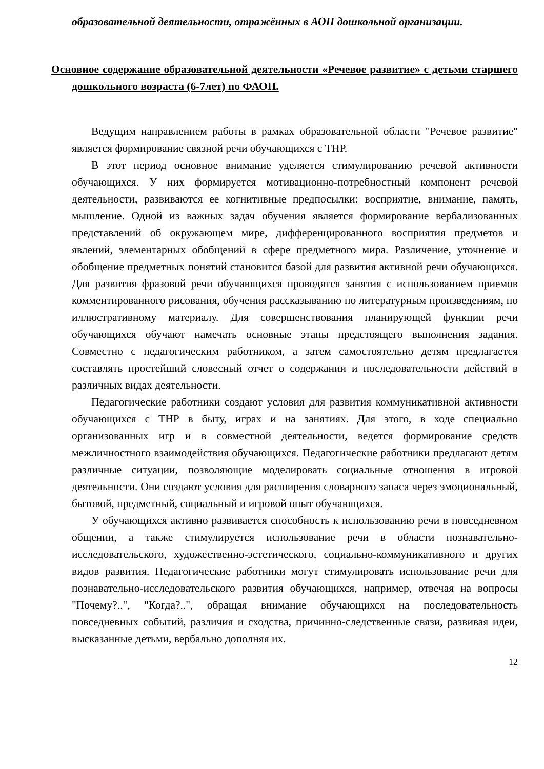образовательной деятельности, отражённых в АОП дошкольной организации.
Основное содержание образовательной деятельности «Речевое развитие» с детьми старшего дошкольного возраста (6-7лет) по ФАОП.
Ведущим направлением работы в рамках образовательной области "Речевое развитие" является формирование связной речи обучающихся с ТНР.
В этот период основное внимание уделяется стимулированию речевой активности обучающихся. У них формируется мотивационно-потребностный компонент речевой деятельности, развиваются ее когнитивные предпосылки: восприятие, внимание, память, мышление. Одной из важных задач обучения является формирование вербализованных представлений об окружающем мире, дифференцированного восприятия предметов и явлений, элементарных обобщений в сфере предметного мира. Различение, уточнение и обобщение предметных понятий становится базой для развития активной речи обучающихся. Для развития фразовой речи обучающихся проводятся занятия с использованием приемов комментированного рисования, обучения рассказыванию по литературным произведениям, по иллюстративному материалу. Для совершенствования планирующей функции речи обучающихся обучают намечать основные этапы предстоящего выполнения задания. Совместно с педагогическим работником, а затем самостоятельно детям предлагается составлять простейший словесный отчет о содержании и последовательности действий в различных видах деятельности.
Педагогические работники создают условия для развития коммуникативной активности обучающихся с ТНР в быту, играх и на занятиях. Для этого, в ходе специально организованных игр и в совместной деятельности, ведется формирование средств межличностного взаимодействия обучающихся. Педагогические работники предлагают детям различные ситуации, позволяющие моделировать социальные отношения в игровой деятельности. Они создают условия для расширения словарного запаса через эмоциональный, бытовой, предметный, социальный и игровой опыт обучающихся.
У обучающихся активно развивается способность к использованию речи в повседневном общении, а также стимулируется использование речи в области познавательно-исследовательского, художественно-эстетического, социально-коммуникативного и других видов развития. Педагогические работники могут стимулировать использование речи для познавательно-исследовательского развития обучающихся, например, отвечая на вопросы "Почему?..", "Когда?..", обращая внимание обучающихся на последовательность повседневных событий, различия и сходства, причинно-следственные связи, развивая идеи, высказанные детьми, вербально дополняя их.
12